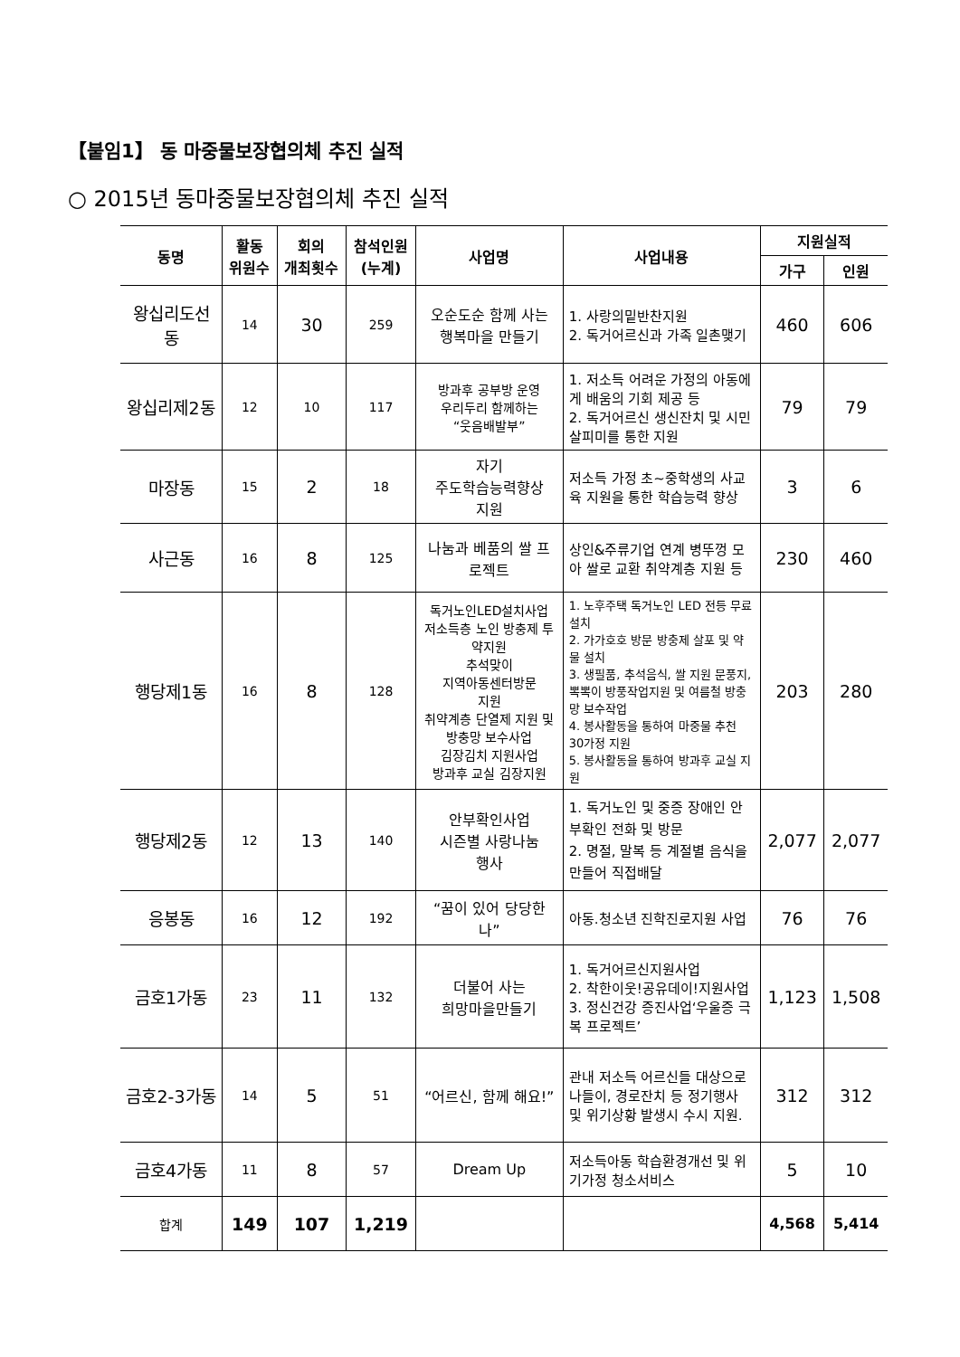【붙임1】 동 마중물보장협의체 추진 실적
○ 2015년 동마중물보장협의체 추진 실적
| 동명 | 활동 위원수 | 회의 개최횟수 | 참석인원 (누계) | 사업명 | 사업내용 | 지원실적 | |
| --- | --- | --- | --- | --- | --- | --- | --- |
| | | | | | | 가구 | 인원 |
| 왕십리도선동 | 14 | 30 | 259 | 오순도순 함께 사는 행복마을 만들기 | 1. 사랑의밑반찬지원 2. 독거어르신과 가족 일촌맺기 | 460 | 606 |
| 왕십리제2동 | 12 | 10 | 117 | 방과후 공부방 운영 우리두리 함께하는 “웃음배발부” | 1. 저소득 어려운 가정의 아동에게 배움의 기회 제공 등 2. 독거어르신 생신잔치 및 시민살피미를 통한 지원 | 79 | 79 |
| 마장동 | 15 | 2 | 18 | 자기 주도학습능력향상 지원 | 저소득 가정 초~중학생의 사교육 지원을 통한 학습능력 향상 | 3 | 6 |
| 사근동 | 16 | 8 | 125 | 나눔과 베품의 쌀 프로젝트 | 상인&주류기업 연계 병뚜껑 모아 쌀로 교환 취약계층 지원 등 | 230 | 460 |
| 행당제1동 | 16 | 8 | 128 | 독거노인LED설치사업 저소득층 노인 방충제 투약지원 추석맞이 지역아동센터방문 지원 취약계층 단열제 지원 및 방충망 보수사업 김장김치 지원사업 방과후 교실 김장지원 | 1. 노후주택 독거노인 LED 전등 무료설치 2. 가가호호 방문 방충제 살포 및 약물 설치 3. 생필품, 추석음식, 쌀 지원 문풍지, 뽁뽁이 방풍작업지원 및 여름철 방충망 보수작업 4. 봉사활동을 통하여 마중물 추천 30가정 지원 5. 봉사활동을 통하여 방과후 교실 지원 | 203 | 280 |
| 행당제2동 | 12 | 13 | 140 | 안부확인사업 시즌별 사랑나눔 행사 | 1. 독거노인 및 중증 장애인 안부확인 전화 및 방문 2. 명절, 말복 등 계절별 음식을 만들어 직접배달 | 2,077 | 2,077 |
| 응봉동 | 16 | 12 | 192 | “꿈이 있어 당당한 나” | 아동.청소년 진학진로지원 사업 | 76 | 76 |
| 금호1가동 | 23 | 11 | 132 | 더불어 사는 희망마을만들기 | 1. 독거어르신지원사업 2. 착한이웃!공유데이!지원사업 3. 정신건강 증진사업‘우울증 극복 프로젝트’ | 1,123 | 1,508 |
| 금호2-3가동 | 14 | 5 | 51 | “어르신, 함께 해요!” | 관내 저소득 어르신들 대상으로 나들이, 경로잔치 등 정기행사 및 위기상황 발생시 수시 지원. | 312 | 312 |
| 금호4가동 | 11 | 8 | 57 | Dream Up | 저소득아동 학습환경개선 및 위기가정 청소서비스 | 5 | 10 |
| 합계 | 149 | 107 | 1,219 | | | 4,568 | 5,414 |